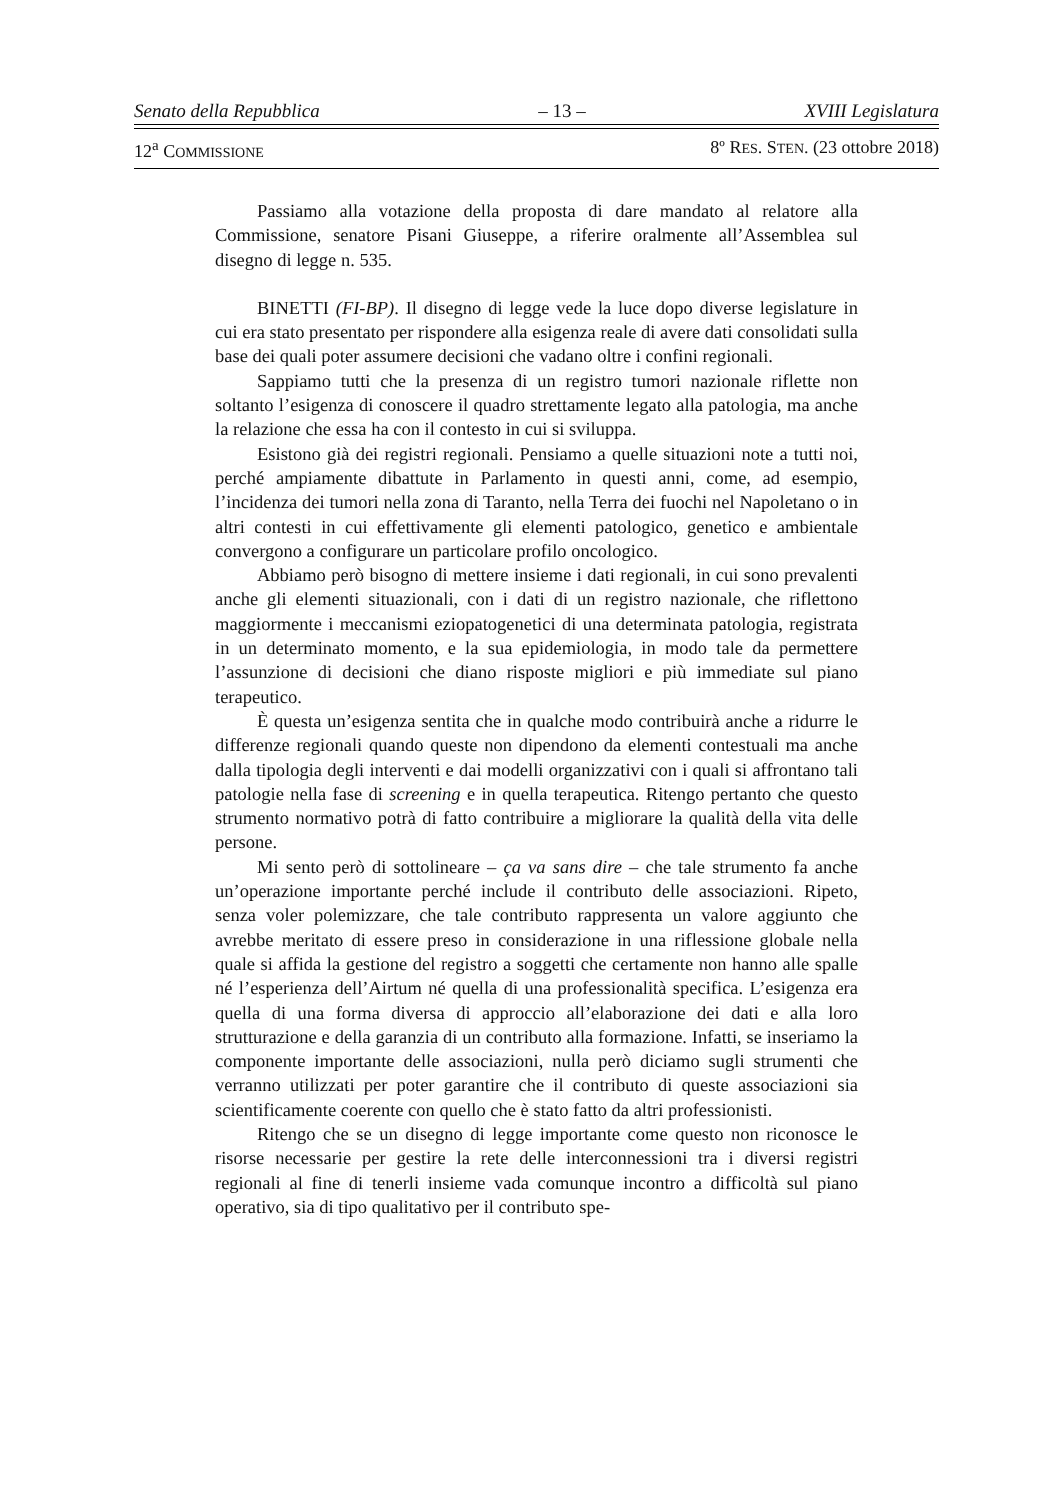Senato della Repubblica – 13 – XVIII Legislatura
12<sup>a</sup> COMMISSIONE 8º RES. STEN. (23 ottobre 2018)
Passiamo alla votazione della proposta di dare mandato al relatore alla Commissione, senatore Pisani Giuseppe, a riferire oralmente all’Assemblea sul disegno di legge n. 535.
BINETTI (FI-BP). Il disegno di legge vede la luce dopo diverse legislature in cui era stato presentato per rispondere alla esigenza reale di avere dati consolidati sulla base dei quali poter assumere decisioni che vadano oltre i confini regionali.
Sappiamo tutti che la presenza di un registro tumori nazionale riflette non soltanto l’esigenza di conoscere il quadro strettamente legato alla patologia, ma anche la relazione che essa ha con il contesto in cui si sviluppa.
Esistono già dei registri regionali. Pensiamo a quelle situazioni note a tutti noi, perché ampiamente dibattute in Parlamento in questi anni, come, ad esempio, l’incidenza dei tumori nella zona di Taranto, nella Terra dei fuochi nel Napoletano o in altri contesti in cui effettivamente gli elementi patologico, genetico e ambientale convergono a configurare un particolare profilo oncologico.
Abbiamo però bisogno di mettere insieme i dati regionali, in cui sono prevalenti anche gli elementi situazionali, con i dati di un registro nazionale, che riflettono maggiormente i meccanismi eziopatogenetici di una determinata patologia, registrata in un determinato momento, e la sua epidemiologia, in modo tale da permettere l’assunzione di decisioni che diano risposte migliori e più immediate sul piano terapeutico.
È questa un’esigenza sentita che in qualche modo contribuirà anche a ridurre le differenze regionali quando queste non dipendono da elementi contestuali ma anche dalla tipologia degli interventi e dai modelli organizzativi con i quali si affrontano tali patologie nella fase di screening e in quella terapeutica. Ritengo pertanto che questo strumento normativo potrà di fatto contribuire a migliorare la qualità della vita delle persone.
Mi sento però di sottolineare – ça va sans dire – che tale strumento fa anche un’operazione importante perché include il contributo delle associazioni. Ripeto, senza voler polemizzare, che tale contributo rappresenta un valore aggiunto che avrebbe meritato di essere preso in considerazione in una riflessione globale nella quale si affida la gestione del registro a soggetti che certamente non hanno alle spalle né l’esperienza dell’Airtum né quella di una professionalità specifica. L’esigenza era quella di una forma diversa di approccio all’elaborazione dei dati e alla loro strutturazione e della garanzia di un contributo alla formazione. Infatti, se inseriamo la componente importante delle associazioni, nulla però diciamo sugli strumenti che verranno utilizzati per poter garantire che il contributo di queste associazioni sia scientificamente coerente con quello che è stato fatto da altri professionisti.
Ritengo che se un disegno di legge importante come questo non riconosce le risorse necessarie per gestire la rete delle interconnessioni tra i diversi registri regionali al fine di tenerli insieme vada comunque incontro a difficoltà sul piano operativo, sia di tipo qualitativo per il contributo spe-